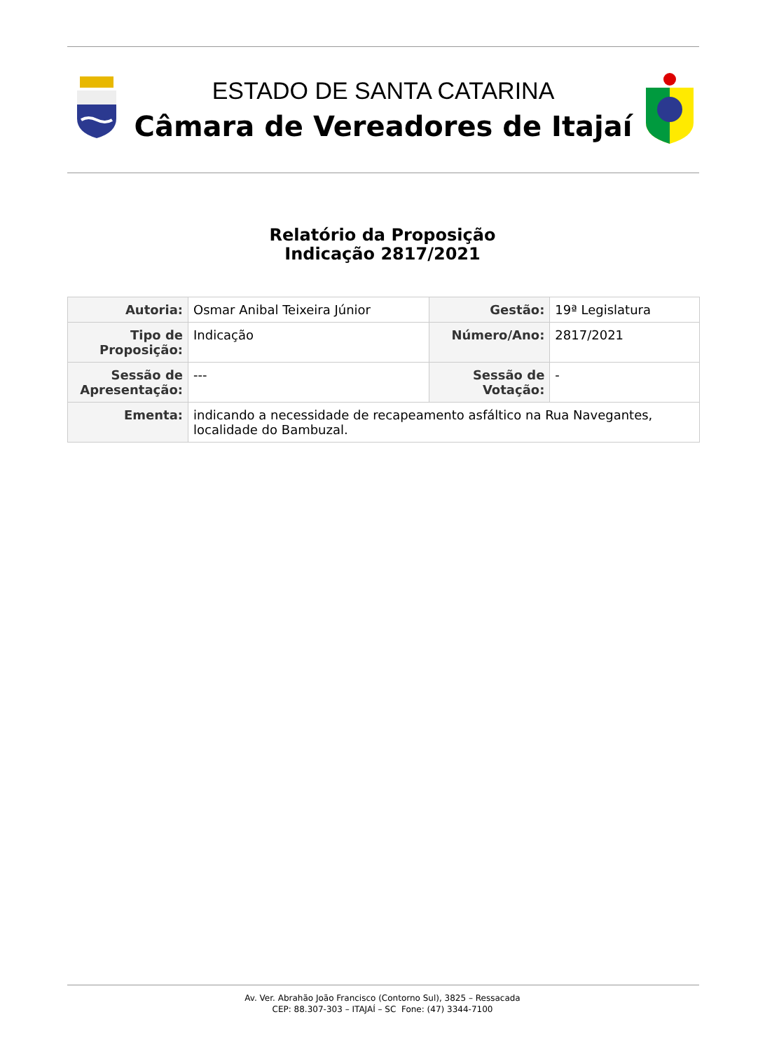ESTADO DE SANTA CATARINA
Câmara de Vereadores de Itajaí
Relatório da Proposição
Indicação 2817/2021
| Autoria: | Osmar Anibal Teixeira Júnior | Gestão: | 19ª Legislatura |
| Tipo de Proposição: | Indicação | Número/Ano: | 2817/2021 |
| Sessão de Apresentação: | --- | Sessão de Votação: | - |
| Ementa: | indicando a necessidade de recapeamento asfáltico na Rua Navegantes, localidade do Bambuzal. | | |
Av. Ver. Abrahão João Francisco (Contorno Sul), 3825 – Ressacada
CEP: 88.307-303 – ITAJAÍ – SC Fone: (47) 3344-7100